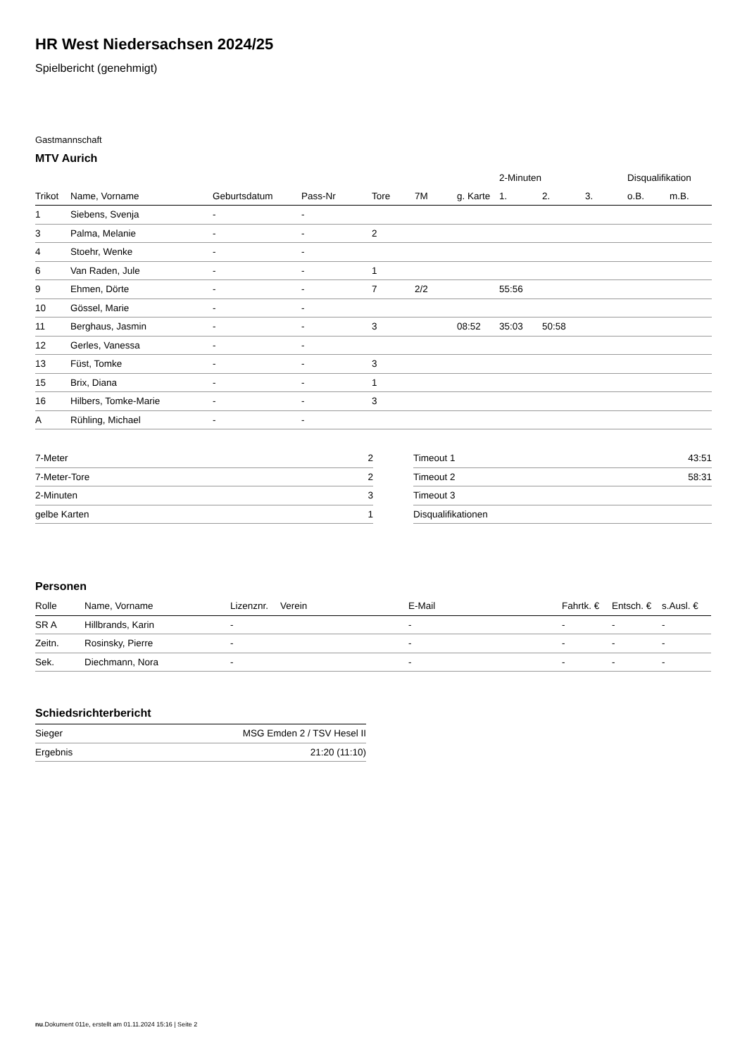HR West Niedersachsen 2024/25
Spielbericht (genehmigt)
Gastmannschaft
MTV Aurich
| | | | | | | | 2-Minuten | | | Disqualifikation | |
| --- | --- | --- | --- | --- | --- | --- | --- | --- | --- | --- | --- |
| Trikot | Name, Vorname | Geburtsdatum | Pass-Nr | Tore | 7M | g. Karte | 1. | 2. | 3. | o.B. | m.B. |
| 1 | Siebens, Svenja | - | - | | | | | | | | |
| 3 | Palma, Melanie | - | - | 2 | | | | | | | |
| 4 | Stoehr, Wenke | - | - | | | | | | | | |
| 6 | Van Raden, Jule | - | - | 1 | | | | | | | |
| 9 | Ehmen, Dörte | - | - | 7 | 2/2 | | 55:56 | | | | |
| 10 | Gössel, Marie | - | - | | | | | | | | |
| 11 | Berghaus, Jasmin | - | - | 3 | | 08:52 | 35:03 | 50:58 | | | |
| 12 | Gerles, Vanessa | - | - | | | | | | | | |
| 13 | Füst, Tomke | - | - | 3 | | | | | | | |
| 15 | Brix, Diana | - | - | 1 | | | | | | | |
| 16 | Hilbers, Tomke-Marie | - | - | 3 | | | | | | | |
| A | Rühling, Michael | - | - | | | | | | | | |
| 7-Meter | 2 |
| 7-Meter-Tore | 2 |
| 2-Minuten | 3 |
| gelbe Karten | 1 |
| Timeout 1 | 43:51 |
| Timeout 2 | 58:31 |
| Timeout 3 | |
| Disqualifikationen | |
Personen
| Rolle | Name, Vorname | Lizenznr. | Verein | E-Mail | Fahrtk. € | Entsch. € | s.Ausl. € |
| --- | --- | --- | --- | --- | --- | --- | --- |
| SR A | Hillbrands, Karin | - | | - | - | - | - |
| Zeitn. | Rosinsky, Pierre | - | | - | - | - | - |
| Sek. | Diechmann, Nora | - | | - | - | - | - |
Schiedsrichterbericht
| Sieger | MSG Emden 2 / TSV Hesel II |
| Ergebnis | 21:20 (11:10) |
nu.Dokument 011e, erstellt am 01.11.2024 15:16 | Seite 2